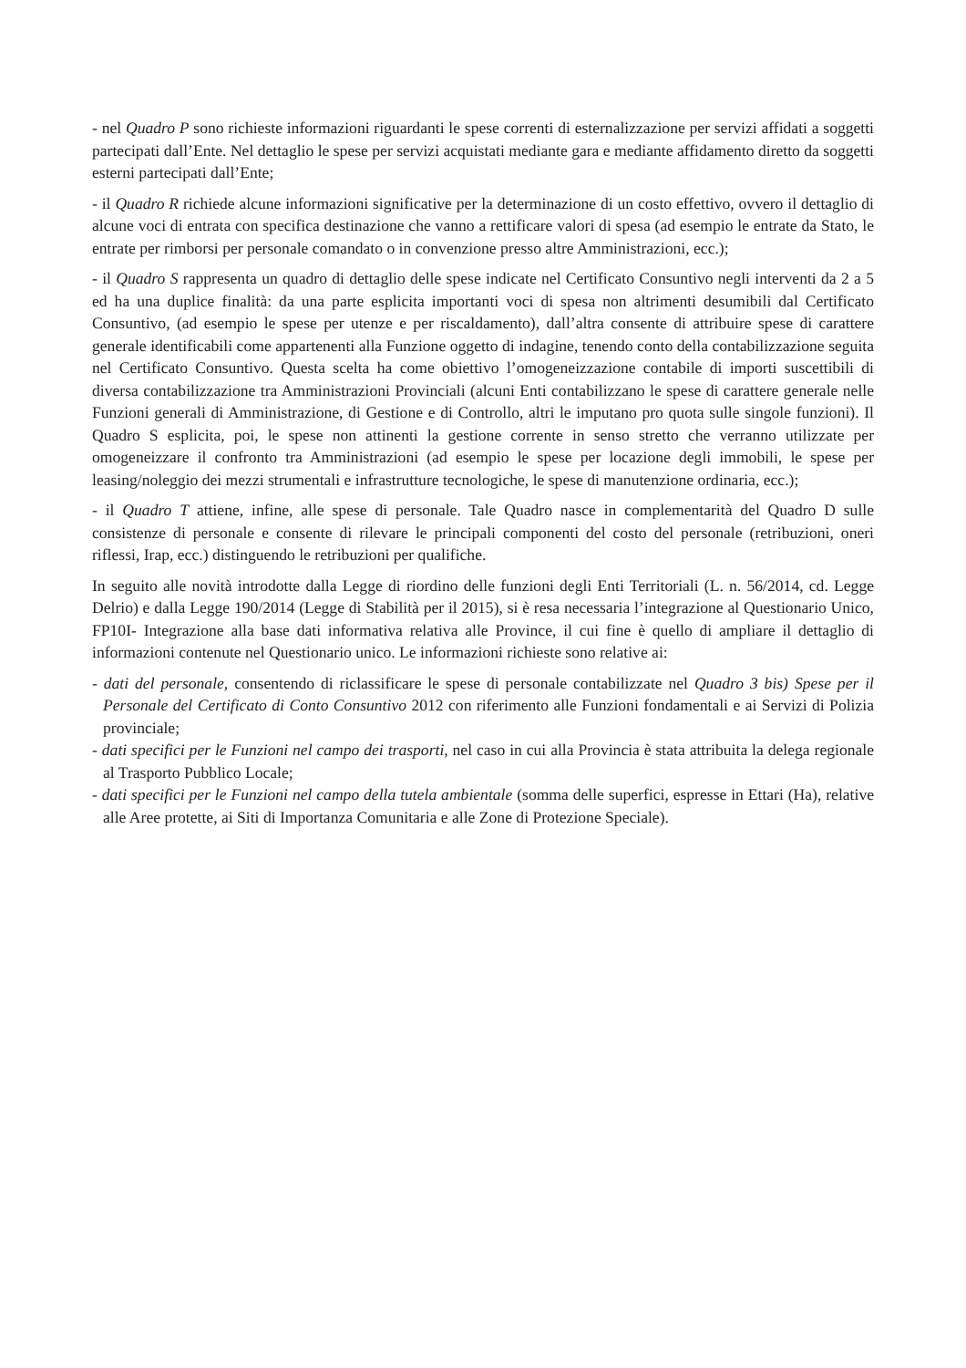- nel Quadro P sono richieste informazioni riguardanti le spese correnti di esternalizzazione per servizi affidati a soggetti partecipati dall’Ente. Nel dettaglio le spese per servizi acquistati mediante gara e mediante affidamento diretto da soggetti esterni partecipati dall’Ente;
- il Quadro R richiede alcune informazioni significative per la determinazione di un costo effettivo, ovvero il dettaglio di alcune voci di entrata con specifica destinazione che vanno a rettificare valori di spesa (ad esempio le entrate da Stato, le entrate per rimborsi per personale comandato o in convenzione presso altre Amministrazioni, ecc.);
- il Quadro S rappresenta un quadro di dettaglio delle spese indicate nel Certificato Consuntivo negli interventi da 2 a 5 ed ha una duplice finalità: da una parte esplicita importanti voci di spesa non altrimenti desumibili dal Certificato Consuntivo, (ad esempio le spese per utenze e per riscaldamento), dall’altra consente di attribuire spese di carattere generale identificabili come appartenenti alla Funzione oggetto di indagine, tenendo conto della contabilizzazione seguita nel Certificato Consuntivo. Questa scelta ha come obiettivo l’omogeneizzazione contabile di importi suscettibili di diversa contabilizzazione tra Amministrazioni Provinciali (alcuni Enti contabilizzano le spese di carattere generale nelle Funzioni generali di Amministrazione, di Gestione e di Controllo, altri le imputano pro quota sulle singole funzioni). Il Quadro S esplicita, poi, le spese non attinenti la gestione corrente in senso stretto che verranno utilizzate per omogeneizzare il confronto tra Amministrazioni (ad esempio le spese per locazione degli immobili, le spese per leasing/noleggio dei mezzi strumentali e infrastrutture tecnologiche, le spese di manutenzione ordinaria, ecc.);
- il Quadro T attiene, infine, alle spese di personale. Tale Quadro nasce in complementarità del Quadro D sulle consistenze di personale e consente di rilevare le principali componenti del costo del personale (retribuzioni, oneri riflessi, Irap, ecc.) distinguendo le retribuzioni per qualifiche.
In seguito alle novità introdotte dalla Legge di riordino delle funzioni degli Enti Territoriali (L. n. 56/2014, cd. Legge Delrio) e dalla Legge 190/2014 (Legge di Stabilità per il 2015), si è resa necessaria l’integrazione al Questionario Unico, FP10I- Integrazione alla base dati informativa relativa alle Province, il cui fine è quello di ampliare il dettaglio di informazioni contenute nel Questionario unico. Le informazioni richieste sono relative ai:
- dati del personale, consentendo di riclassificare le spese di personale contabilizzate nel Quadro 3 bis) Spese per il Personale del Certificato di Conto Consuntivo 2012 con riferimento alle Funzioni fondamentali e ai Servizi di Polizia provinciale;
- dati specifici per le Funzioni nel campo dei trasporti, nel caso in cui alla Provincia è stata attribuita la delega regionale al Trasporto Pubblico Locale;
- dati specifici per le Funzioni nel campo della tutela ambientale (somma delle superfici, espresse in Ettari (Ha), relative alle Aree protette, ai Siti di Importanza Comunitaria e alle Zone di Protezione Speciale).